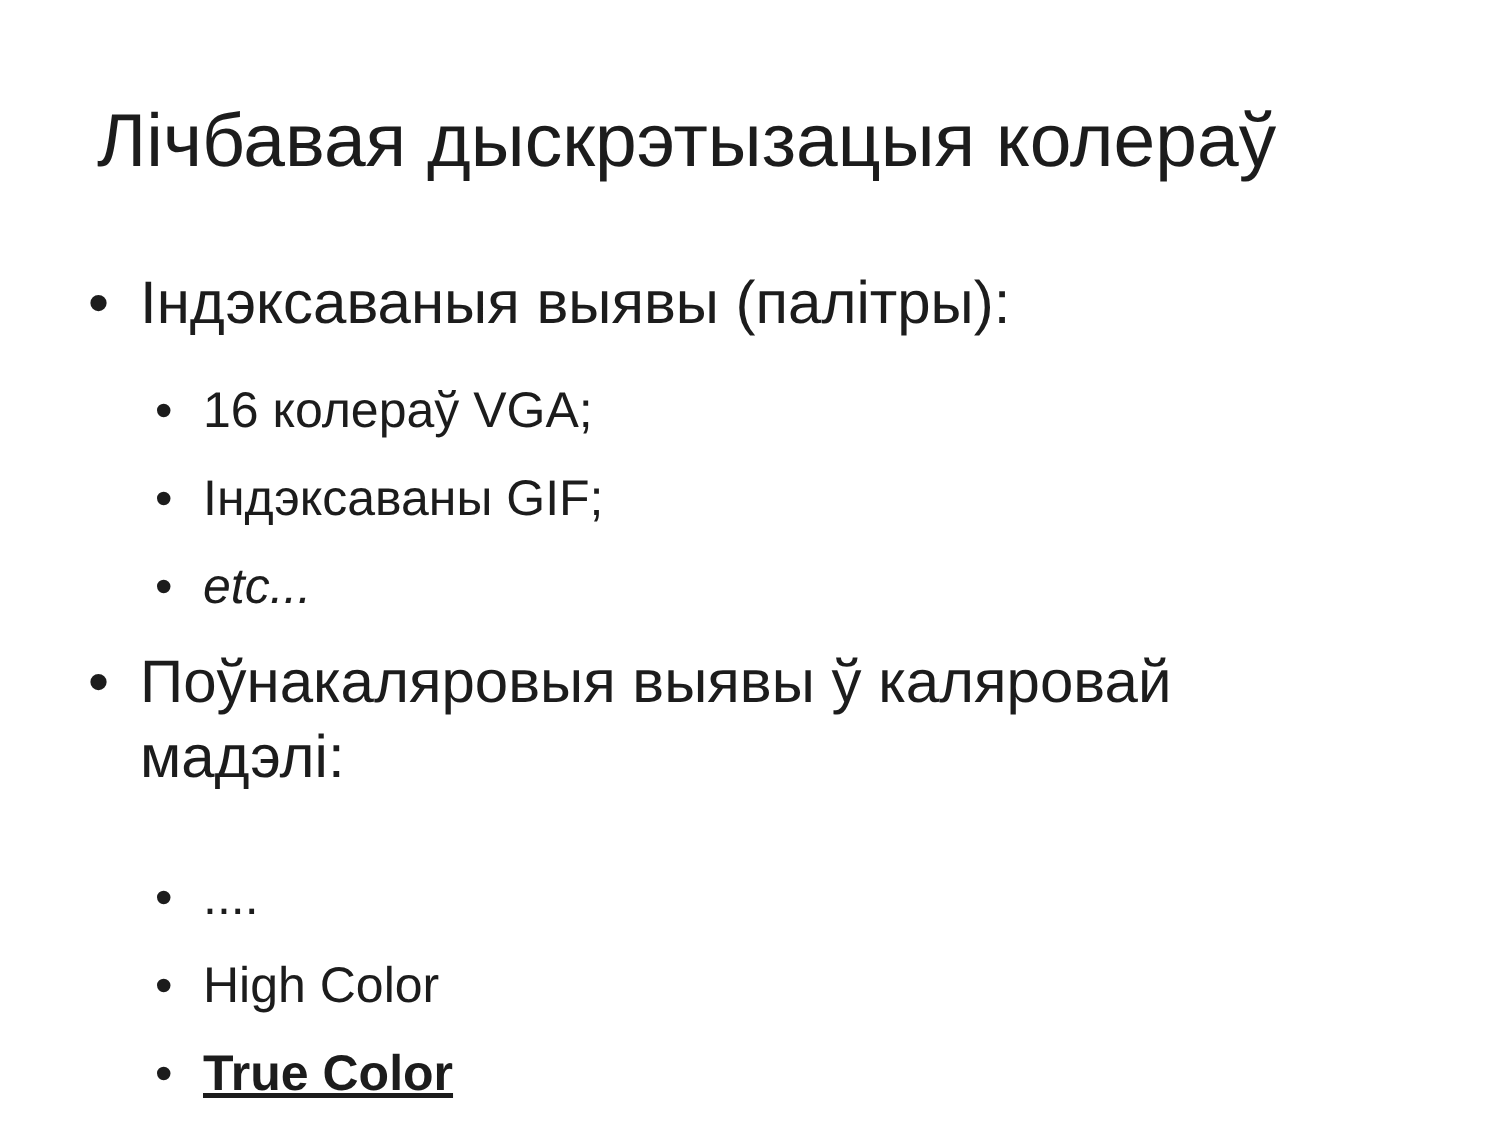Лічбавая дыскрэтызацыя колераў
• Індэксаваныя выявы (палітры):
• 16 колераў VGA;
• Індэксаваны GIF;
• etc...
• Поўнакаляровыя выявы ў каляровай
мадэлі:
•....
• High Color
• True Color